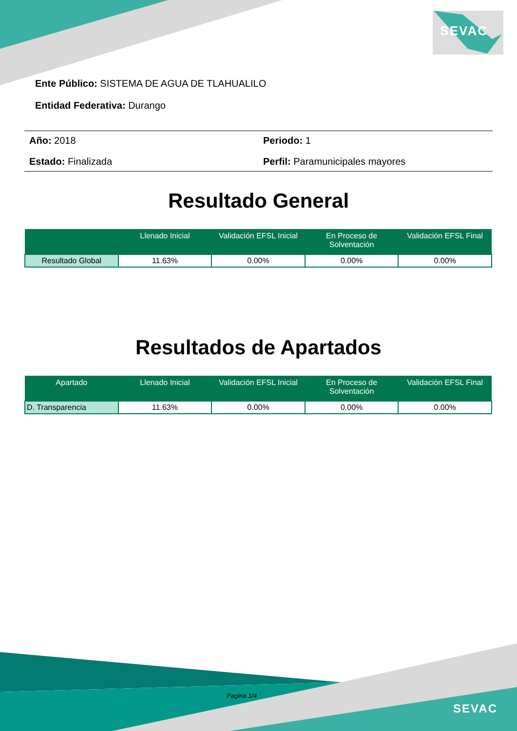SEVAC
SEVAC
Ente Público: SISTEMA DE AGUA DE TLAHUALILO
Entidad Federativa: Durango
Año: 2018
Periodo: 1
Estado: Finalizada
Perfil: Paramunicipales mayores
Resultado General
| | Llenado Inicial | Validación EFSL Inicial | En Proceso de Solventación | Validación EFSL Final |
| --- | --- | --- | --- | --- |
| Resultado Global | 11.63% | 0.00% | 0.00% | 0.00% |
Resultados de Apartados
| Apartado | Llenado Inicial | Validación EFSL Inicial | En Proceso de Solventación | Validación EFSL Final |
| --- | --- | --- | --- | --- |
| D. Transparencia | 11.63% | 0.00% | 0.00% | 0.00% |
Pagina 1/4